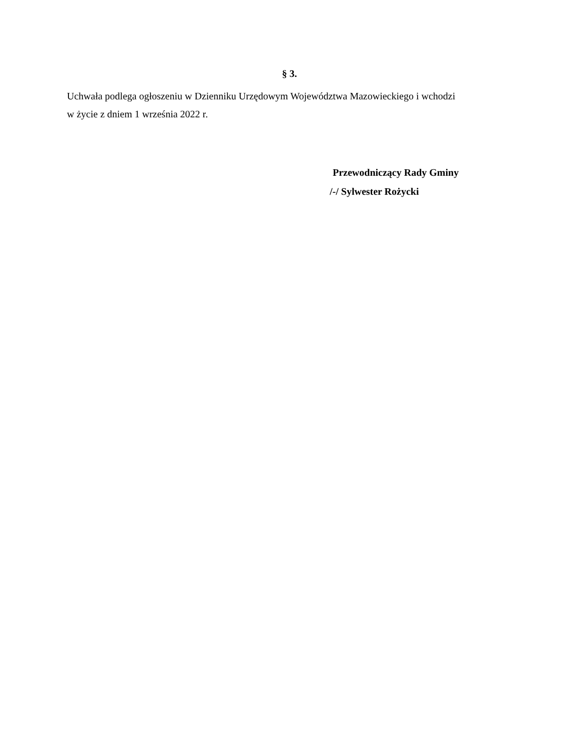§ 3.
Uchwała podlega ogłoszeniu w Dzienniku Urzędowym Województwa Mazowieckiego i wchodzi
w życie z dniem 1 września 2022 r.
Przewodniczący Rady Gminy
/-/ Sylwester Rożycki